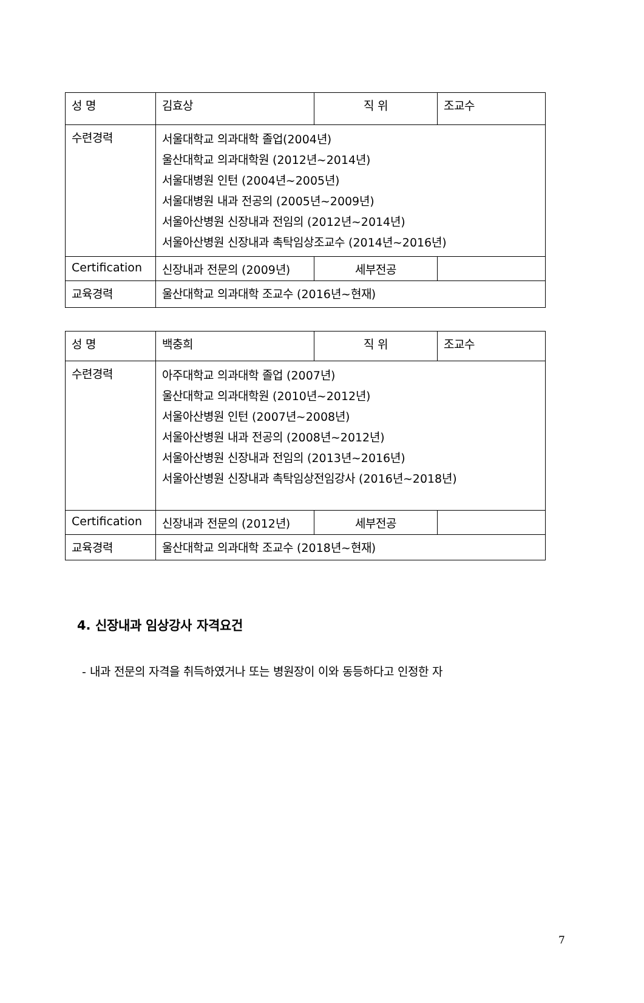| 성 명 | 김효상 | 직 위 | 조교수 |
| 수련경력 | 서울대학교 의과대학 졸업(2004년) 울산대학교 의과대학원 (2012년~2014년) 서울대병원 인턴 (2004년~2005년) 서울대병원 내과 전공의 (2005년~2009년) 서울아산병원 신장내과 전임의 (2012년~2014년) 서울아산병원 신장내과 촉탁임상조교수 (2014년~2016년) | | |
| Certification | 신장내과 전문의 (2009년) | 세부전공 | |
| 교육경력 | 울산대학교 의과대학 조교수 (2016년~현재) | | |
| 성 명 | 백충희 | 직 위 | 조교수 |
| 수련경력 | 아주대학교 의과대학 졸업 (2007년) 울산대학교 의과대학원 (2010년~2012년) 서울아산병원 인턴 (2007년~2008년) 서울아산병원 내과 전공의 (2008년~2012년) 서울아산병원 신장내과 전임의 (2013년~2016년) 서울아산병원 신장내과 촉탁임상전임강사 (2016년~2018년) | | |
| Certification | 신장내과 전문의 (2012년) | 세부전공 | |
| 교육경력 | 울산대학교 의과대학 조교수 (2018년~현재) | | |
4. 신장내과 임상강사 자격요건
- 내과 전문의 자격을 취득하였거나 또는 병원장이 이와 동등하다고 인정한 자
7